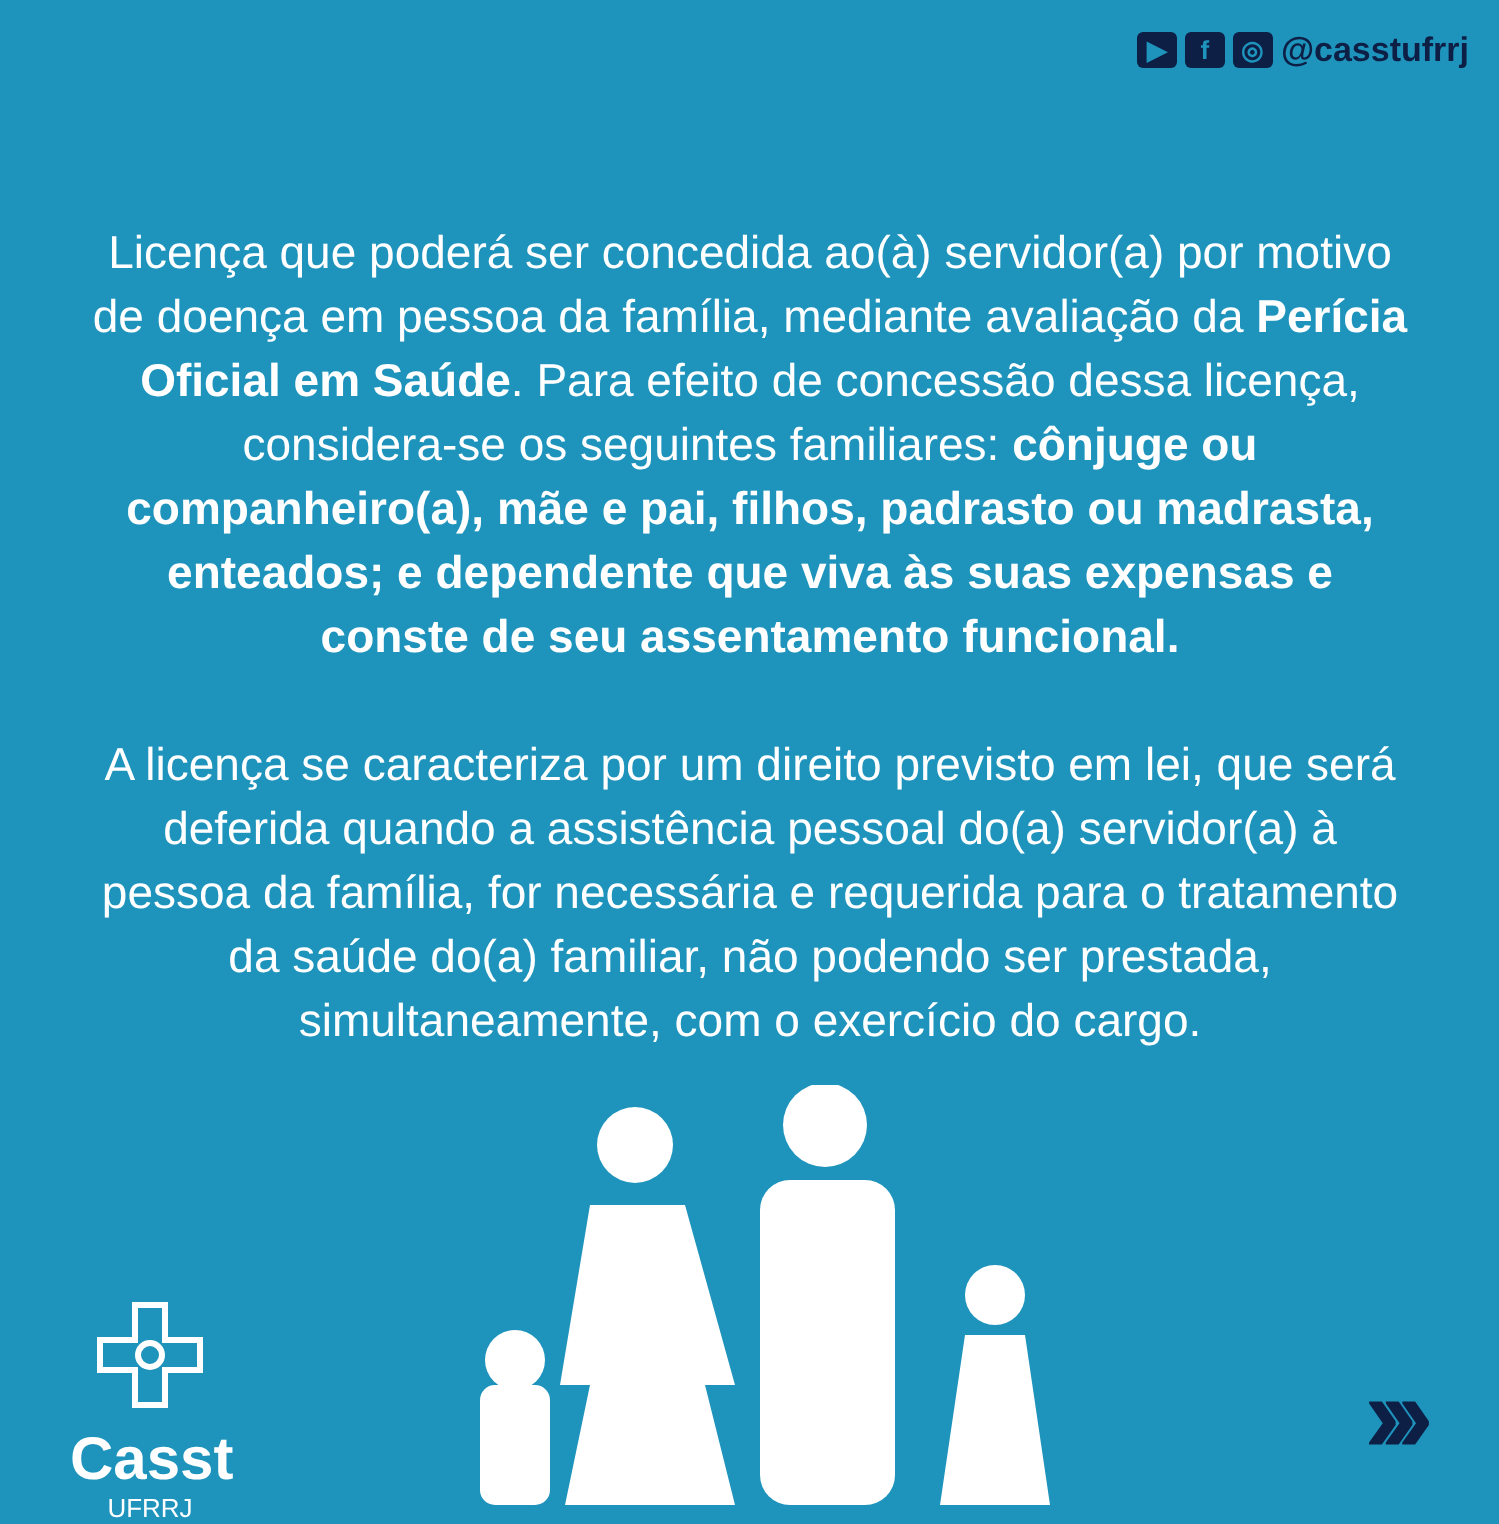▶ f ◎ @casstufrrj
Licença que poderá ser concedida ao(à) servidor(a) por motivo de doença em pessoa da família, mediante avaliação da Perícia Oficial em Saúde. Para efeito de concessão dessa licença, considera-se os seguintes familiares: cônjuge ou companheiro(a), mãe e pai, filhos, padrasto ou madrasta, enteados; e dependente que viva às suas expensas e conste de seu assentamento funcional.
A licença se caracteriza por um direito previsto em lei, que será deferida quando a assistência pessoal do(a) servidor(a) à pessoa da família, for necessária e requerida para o tratamento da saúde do(a) familiar, não podendo ser prestada, simultaneamente, com o exercício do cargo.
Casst
UFRRJ
›››